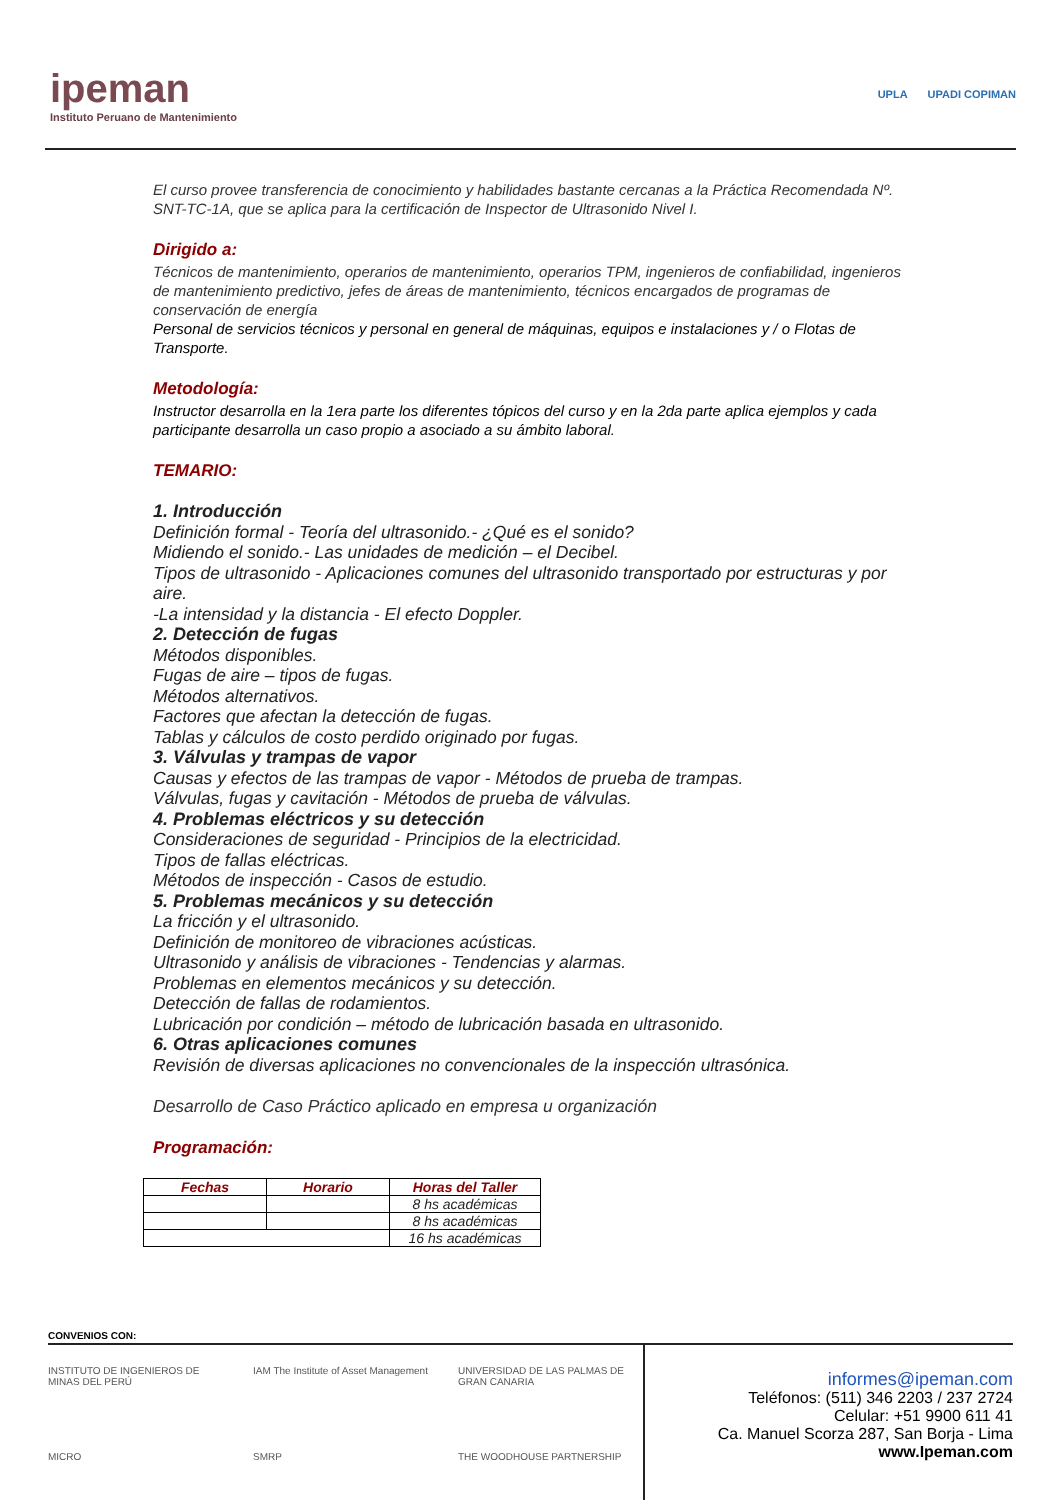ipeman
Instituto Peruano de Mantenimiento
UPLA UPADI COPIMAN
El curso provee transferencia de conocimiento y habilidades bastante cercanas a la Práctica Recomendada Nº. SNT-TC-1A, que se aplica para la certificación de Inspector de Ultrasonido Nivel I.
Dirigido a:
Técnicos de mantenimiento, operarios de mantenimiento, operarios TPM, ingenieros de confiabilidad, ingenieros de mantenimiento predictivo, jefes de áreas de mantenimiento, técnicos encargados de programas de conservación de energía
Personal de servicios técnicos y personal en general de máquinas, equipos e instalaciones y / o Flotas de Transporte.
Metodología:
Instructor desarrolla en la 1era parte los diferentes tópicos del curso y en la 2da parte aplica ejemplos y cada participante desarrolla un caso propio a asociado a su ámbito laboral.
TEMARIO:
1. Introducción
Definición formal - Teoría del ultrasonido.- ¿Qué es el sonido?
Midiendo el sonido.- Las unidades de medición – el Decibel.
Tipos de ultrasonido - Aplicaciones comunes del ultrasonido transportado por estructuras y por aire.
-La intensidad y la distancia - El efecto Doppler.
2. Detección de fugas
Métodos disponibles.
Fugas de aire – tipos de fugas.
Métodos alternativos.
Factores que afectan la detección de fugas.
Tablas y cálculos de costo perdido originado por fugas.
3. Válvulas y trampas de vapor
Causas y efectos de las trampas de vapor - Métodos de prueba de trampas.
Válvulas, fugas y cavitación - Métodos de prueba de válvulas.
4. Problemas eléctricos y su detección
Consideraciones de seguridad - Principios de la electricidad.
Tipos de fallas eléctricas.
Métodos de inspección - Casos de estudio.
5. Problemas mecánicos y su detección
La fricción y el ultrasonido.
Definición de monitoreo de vibraciones acústicas.
Ultrasonido y análisis de vibraciones - Tendencias y alarmas.
Problemas en elementos mecánicos y su detección.
Detección de fallas de rodamientos.
Lubricación por condición – método de lubricación basada en ultrasonido.
6. Otras aplicaciones comunes
Revisión de diversas aplicaciones no convencionales de la inspección ultrasónica.
Desarrollo de Caso Práctico aplicado en empresa u organización
Programación:
| Fechas | Horario | Horas del Taller |
| --- | --- | --- |
| | | 8 hs académicas |
| | | 8 hs académicas |
| | | 16 hs académicas |
CONVENIOS CON:
INSTITUTO DE INGENIEROS DE MINAS DEL PERÚ IAM The Institute of Asset Management UNIVERSIDAD DE LAS PALMAS DE GRAN CANARIA MICRO SMRP THE WOODHOUSE PARTNERSHIP
informes@ipeman.com
Teléfonos: (511) 346 2203 / 237 2724
Celular: +51 9900 611 41
Ca. Manuel Scorza 287, San Borja - Lima
www.Ipeman.com